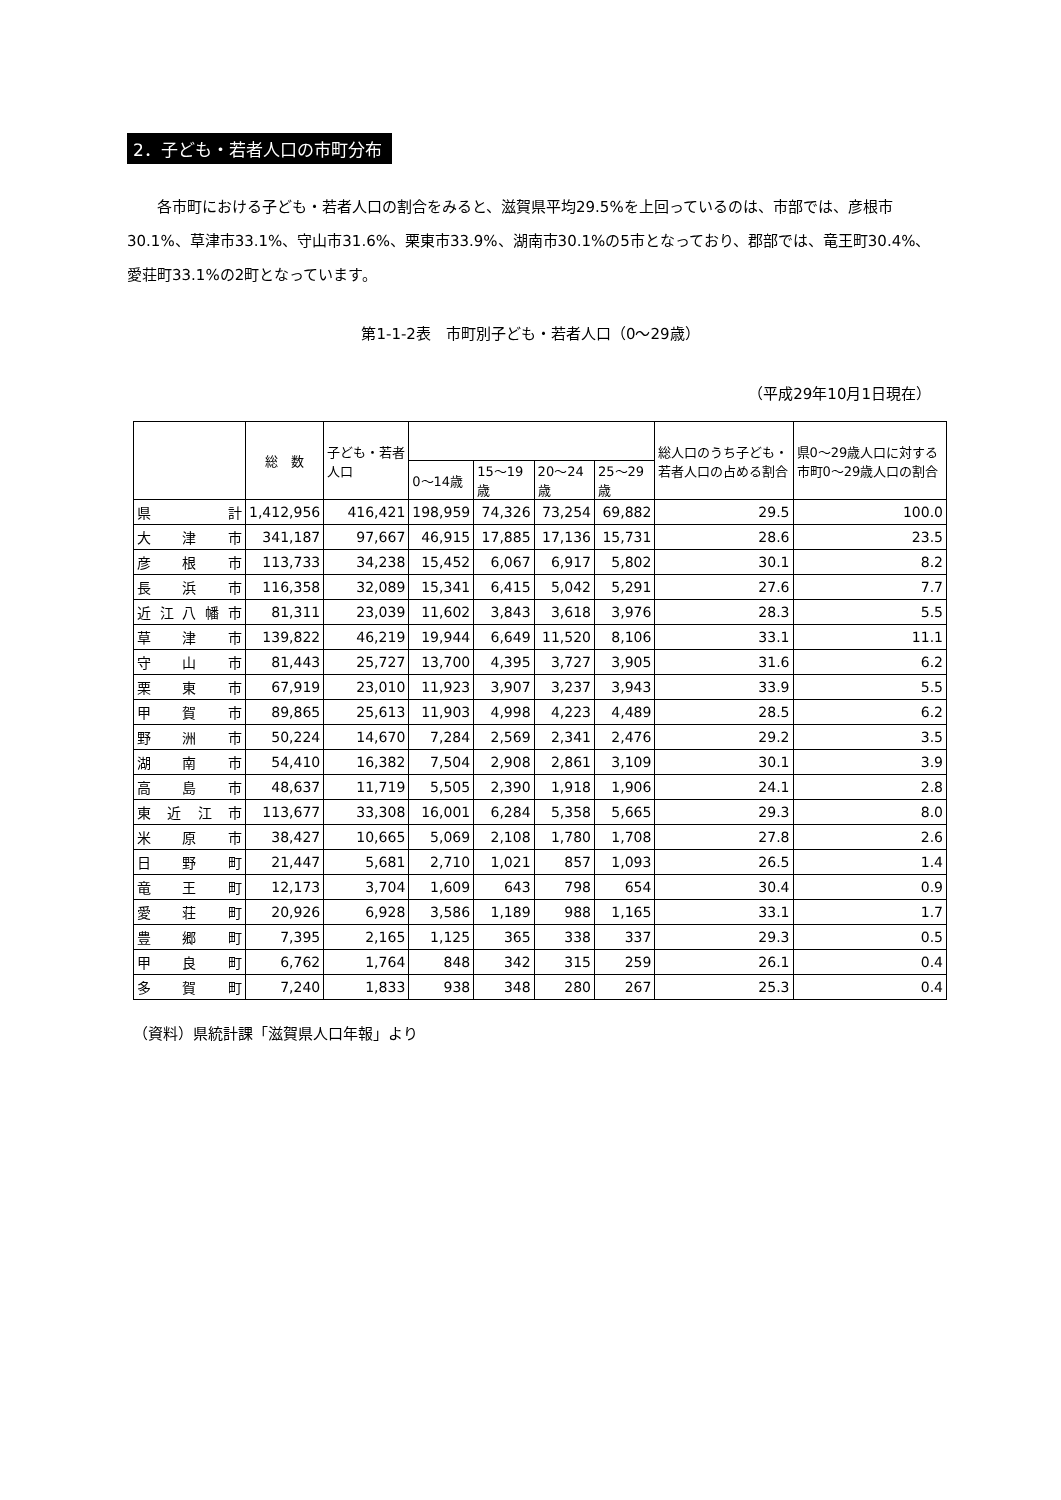2．子ども・若者人口の市町分布
各市町における子ども・若者人口の割合をみると、滋賀県平均29.5%を上回っているのは、市部では、彦根市30.1%、草津市33.1%、守山市31.6%、栗東市33.9%、湖南市30.1%の5市となっており、郡部では、竜王町30.4%、愛荘町33.1%の2町となっています。
第1-1-2表　市町別子ども・若者人口（0～29歳）
（平成29年10月1日現在）
| | 総 数 | 子ども・若者人口 | | | | | 総人口のうち子ども・若者人口の占める割合 | 県0～29歳人口に対する市町0～29歳人口の割合 |
| --- | --- | --- | --- | --- | --- | --- | --- | --- |
| | | | 0～14歳 | 15～19歳 | 20～24歳 | 25～29歳 | | |
| 県 計 | 1,412,956 | 416,421 | 198,959 | 74,326 | 73,254 | 69,882 | 29.5 | 100.0 |
| 大 津 市 | 341,187 | 97,667 | 46,915 | 17,885 | 17,136 | 15,731 | 28.6 | 23.5 |
| 彦 根 市 | 113,733 | 34,238 | 15,452 | 6,067 | 6,917 | 5,802 | 30.1 | 8.2 |
| 長 浜 市 | 116,358 | 32,089 | 15,341 | 6,415 | 5,042 | 5,291 | 27.6 | 7.7 |
| 近 江 八 幡 市 | 81,311 | 23,039 | 11,602 | 3,843 | 3,618 | 3,976 | 28.3 | 5.5 |
| 草 津 市 | 139,822 | 46,219 | 19,944 | 6,649 | 11,520 | 8,106 | 33.1 | 11.1 |
| 守 山 市 | 81,443 | 25,727 | 13,700 | 4,395 | 3,727 | 3,905 | 31.6 | 6.2 |
| 栗 東 市 | 67,919 | 23,010 | 11,923 | 3,907 | 3,237 | 3,943 | 33.9 | 5.5 |
| 甲 賀 市 | 89,865 | 25,613 | 11,903 | 4,998 | 4,223 | 4,489 | 28.5 | 6.2 |
| 野 洲 市 | 50,224 | 14,670 | 7,284 | 2,569 | 2,341 | 2,476 | 29.2 | 3.5 |
| 湖 南 市 | 54,410 | 16,382 | 7,504 | 2,908 | 2,861 | 3,109 | 30.1 | 3.9 |
| 高 島 市 | 48,637 | 11,719 | 5,505 | 2,390 | 1,918 | 1,906 | 24.1 | 2.8 |
| 東 近 江 市 | 113,677 | 33,308 | 16,001 | 6,284 | 5,358 | 5,665 | 29.3 | 8.0 |
| 米 原 市 | 38,427 | 10,665 | 5,069 | 2,108 | 1,780 | 1,708 | 27.8 | 2.6 |
| 日 野 町 | 21,447 | 5,681 | 2,710 | 1,021 | 857 | 1,093 | 26.5 | 1.4 |
| 竜 王 町 | 12,173 | 3,704 | 1,609 | 643 | 798 | 654 | 30.4 | 0.9 |
| 愛 荘 町 | 20,926 | 6,928 | 3,586 | 1,189 | 988 | 1,165 | 33.1 | 1.7 |
| 豊 郷 町 | 7,395 | 2,165 | 1,125 | 365 | 338 | 337 | 29.3 | 0.5 |
| 甲 良 町 | 6,762 | 1,764 | 848 | 342 | 315 | 259 | 26.1 | 0.4 |
| 多 賀 町 | 7,240 | 1,833 | 938 | 348 | 280 | 267 | 25.3 | 0.4 |
（資料）県統計課「滋賀県人口年報」より